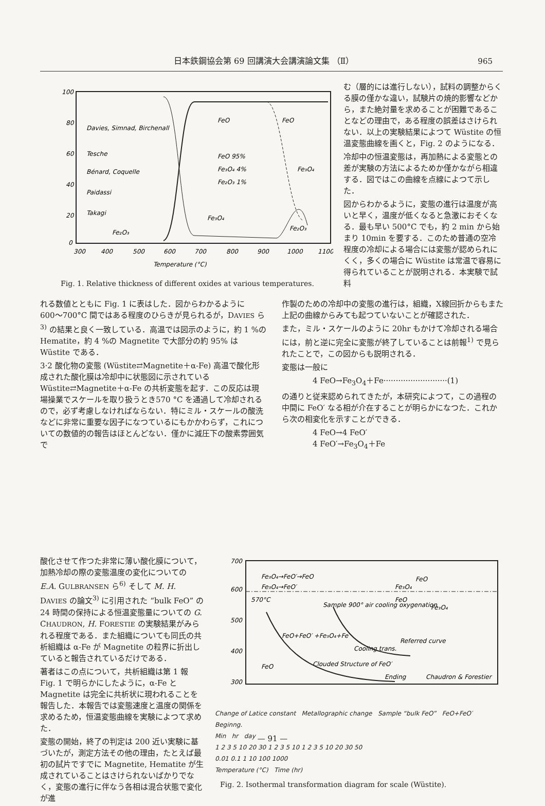日本鉄鋼協会第 69 回講演大会講演論文集 （Ⅱ） 965
100
80
60
40
20
0
300
400
500
600
700
800
900
1000
1100
Temperature (°C)
Davies, Simnad, Birchenall
Tesche
Bénard, Coquelle
Paidassi
Takagi
FeO
FeO
FeO 95%
Fe₃O₄ 4%
Fe₂O₃ 1%
Fe₃O₄
Fe₃O₄
Fe₂O₃
Fe₂O₃
Fig. 1. Relative thickness of different oxides at various temperatures.
む（層的には進行しない），試料の調整からくる膜の僅かな違い，試験片の焼的影響などから，また絶対量を求めることが困難であることなどの理由で，ある程度の誤差はさけられない．以上の実験結果によつて Wüstite の恒温変態曲線を画くと，Fig. 2 のようになる．
冷却中の恒温変態は，再加熱による変態との差が実験の方法によるためか僅かながら相違する．図ではこの曲線を点線によつて示した．
図からわかるように，変態の進行は温度が高いと早く，温度が低くなると急激におそくなる．最も早い 500°C でも，約 2 min から始まり 10min を要する．このため普通の空冷程度の冷却による場合には変態が認められにくく，多くの場合に Wüstite は常温で容易に得られていることが説明される．本実験で試料
れる数値とともに Fig. 1 に表はした．図からわかるように 600〜700°C 間ではある程度のひらきが見られるが，DAVIES ら<sup>3)</sup> の結果と良く一致している．高温では図示のように，約 1 %の Hematite，約 4 %の Magnetite で大部分の約 95% は Wüstite である．
3·2 酸化物の変態 (Wüstite⇄Magnetite＋α-Fe) 高温で酸化形成された酸化膜は冷却中に状態図に示されている Wüstite⇄Magnetite＋α-Fe の共析変態を起す．この反応は現場操業でスケールを取り扱うとき570 °C を通過して冷却されるので，必ず考慮しなければならない．特にミル・スケールの酸洗などに非常に重要な因子になつているにもかかわらず，これについての数値的の報告はほとんどない．僅かに減圧下の酸素雰囲気で
作製のための冷却中の変態の進行は，組織，X線回折からもまた上記の曲線からみても起つていないことが確認された．
また，ミル・スケールのように 20hr もかけて冷却される場合には，前と逆に完全に変態が終了していることは前報<sup>1)</sup> で見られたことで，この図からも説明される．
変態は一般に
4 FeO→Fe<sub>3</sub>O<sub>4</sub>＋Fe··························(1)
の通りと従来認められてきたが，本研究によつて，この過程の中間に FeO′ なる相が介在することが明らかになつた．これから次の相変化を示すことができる．
4 FeO→4 FeO′
4 FeO′→Fe<sub>3</sub>O<sub>4</sub>＋Fe
酸化させて作つた非常に薄い酸化膜について，加熱冷却の際の変態温度の変化についての E.A. GULBRANSEN ら<sup>6)</sup> そして M. H. DAVIES の論文<sup>3)</sup> に引用された “bulk FeO” の 24 時間の保持による恒温変態量についての G. CHAUDRON, H. FORESTIE の実験結果がみられる程度である．また組織についても同氏の共析組織は α-Fe が Magnetite の粒界に折出していると報告されているだけである．
著者はこの点について，共析組織は第 1 報 Fig. 1 で明らかにしたように，α-Fe と Magnetite は完全に共析状に現われることを報告した．本報告では変態速度と温度の関係を求めるため，恒温変態曲線を実験によつて求めた．
変態の開始，終了の判定は 200 近い実験に基づいたが，測定方法その他の理由，たとえば最初の試片ですでに Magnetite, Hematite が生成されていることはさけられないばかりでなく，変態の進行に伴なう各相は混合状態で変化が進
700
600
500
400
300
Fe₃O₄→FeO′→FeO
Fe₃O₄→FeO′
570°C
Sample 900° air cooling oxygenation
FeO+FeO′ +Fe₃O₄+Fe
Cooling trans.
FeO
Fe₃O₄
FeO
Fe₃O₄
Referred curve
FeO
Clouded Structure of FeO′
Ending
Chaudron & Forestier
Change of Latice constant Metallographic change Sample “bulk FeO” FeO+FeO′ Beginng.
Min hr day
1 2 3 5 10 20 30 1 2 3 5 10 1 2 3 5 10 20 30 50
0.01 0.1 1 10 100 1000
Temperature (°C) Time (hr)
Fig. 2. Isothermal transformation diagram for scale (Wüstite).
— 91 —